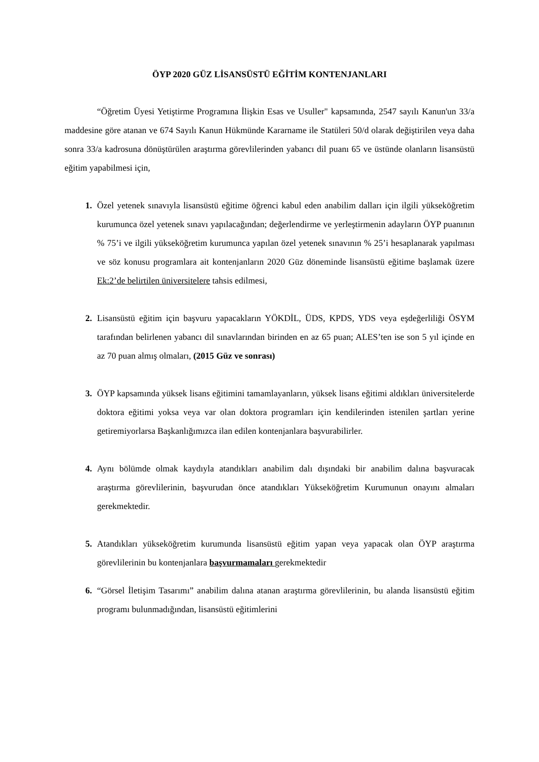ÖYP 2020 GÜZ LİSANSÜSTÜ EĞİTİM KONTENJANLARI
“Öğretim Üyesi Yetiştirme Programına İlişkin Esas ve Usuller" kapsamında, 2547 sayılı Kanun'un 33/a maddesine göre atanan ve 674 Sayılı Kanun Hükmünde Kararname ile Statüleri 50/d olarak değiştirilen veya daha sonra 33/a kadrosuna dönüştürülen araştırma görevlilerinden yabancı dil puanı 65 ve üstünde olanların lisansüstü eğitim yapabilmesi için,
1. Özel yetenek sınavıyla lisansüstü eğitime öğrenci kabul eden anabilim dalları için ilgili yükseköğretim kurumunca özel yetenek sınavı yapılacağından; değerlendirme ve yerleştirmenin adayların ÖYP puanının % 75’i ve ilgili yükseköğretim kurumunca yapılan özel yetenek sınavının % 25’i hesaplanarak yapılması ve söz konusu programlara ait kontenjanların 2020 Güz döneminde lisansüstü eğitime başlamak üzere Ek:2’de belirtilen üniversitelere tahsis edilmesi,
2. Lisansüstü eğitim için başvuru yapacakların YÖKDİL, ÜDS, KPDS, YDS veya eşdeğerliliği ÖSYM tarafından belirlenen yabancı dil sınavlarından birinden en az 65 puan; ALES’ten ise son 5 yıl içinde en az 70 puan almış olmaları, (2015 Güz ve sonrası)
3. ÖYP kapsamında yüksek lisans eğitimini tamamlayanların, yüksek lisans eğitimi aldıkları üniversitelerde doktora eğitimi yoksa veya var olan doktora programları için kendilerinden istenilen şartları yerine getiremiyorlarsa Başkanlığımızca ilan edilen kontenjanlara başvurabilirler.
4. Aynı bölümde olmak kaydıyla atandıkları anabilim dalı dışındaki bir anabilim dalına başvuracak araştırma görevlilerinin, başvurudan önce atandıkları Yükseköğretim Kurumunun onayını almaları gerekmektedir.
5. Atandıkları yükseköğretim kurumunda lisansüstü eğitim yapan veya yapacak olan ÖYP araştırma görevlilerinin bu kontenjanlara başvurmamaları gerekmektedir
6. “Görsel İletişim Tasarımı” anabilim dalına atanan araştırma görevlilerinin, bu alanda lisansüstü eğitim programı bulunmadığından, lisansüstü eğitimlerini